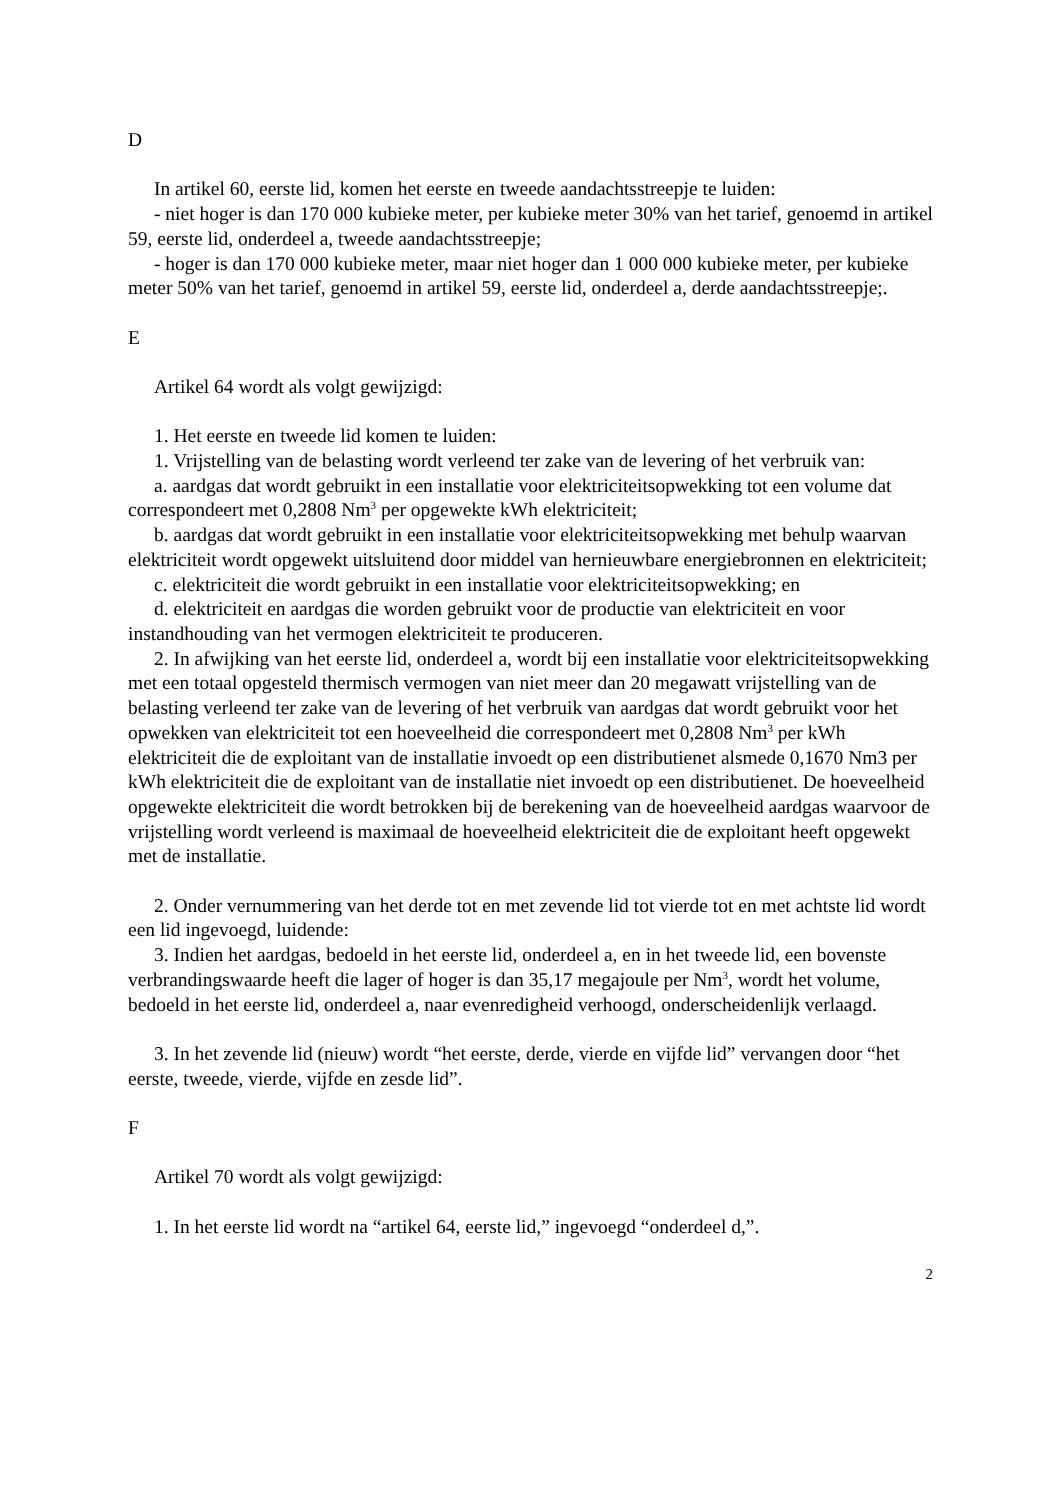D
In artikel 60, eerste lid, komen het eerste en tweede aandachtsstreepje te luiden:
- niet hoger is dan 170 000 kubieke meter, per kubieke meter 30% van het tarief, genoemd in artikel 59, eerste lid, onderdeel a, tweede aandachtsstreepje;
- hoger is dan 170 000 kubieke meter, maar niet hoger dan 1 000 000 kubieke meter, per kubieke meter 50% van het tarief, genoemd in artikel 59, eerste lid, onderdeel a, derde aandachtsstreepje;.
E
Artikel 64 wordt als volgt gewijzigd:
1. Het eerste en tweede lid komen te luiden:
1. Vrijstelling van de belasting wordt verleend ter zake van de levering of het verbruik van:
a. aardgas dat wordt gebruikt in een installatie voor elektriciteitsopwekking tot een volume dat correspondeert met 0,2808 Nm<sup>3</sup> per opgewekte kWh elektriciteit;
b. aardgas dat wordt gebruikt in een installatie voor elektriciteitsopwekking met behulp waarvan elektriciteit wordt opgewekt uitsluitend door middel van hernieuwbare energiebronnen en elektriciteit;
c. elektriciteit die wordt gebruikt in een installatie voor elektriciteitsopwekking; en
d. elektriciteit en aardgas die worden gebruikt voor de productie van elektriciteit en voor instandhouding van het vermogen elektriciteit te produceren.
2. In afwijking van het eerste lid, onderdeel a, wordt bij een installatie voor elektriciteitsopwekking met een totaal opgesteld thermisch vermogen van niet meer dan 20 megawatt vrijstelling van de belasting verleend ter zake van de levering of het verbruik van aardgas dat wordt gebruikt voor het opwekken van elektriciteit tot een hoeveelheid die correspondeert met 0,2808 Nm<sup>3</sup> per kWh elektriciteit die de exploitant van de installatie invoedt op een distributienet alsmede 0,1670 Nm3 per kWh elektriciteit die de exploitant van de installatie niet invoedt op een distributienet. De hoeveelheid opgewekte elektriciteit die wordt betrokken bij de berekening van de hoeveelheid aardgas waarvoor de vrijstelling wordt verleend is maximaal de hoeveelheid elektriciteit die de exploitant heeft opgewekt met de installatie.
2. Onder vernummering van het derde tot en met zevende lid tot vierde tot en met achtste lid wordt een lid ingevoegd, luidende:
3. Indien het aardgas, bedoeld in het eerste lid, onderdeel a, en in het tweede lid, een bovenste verbrandingswaarde heeft die lager of hoger is dan 35,17 megajoule per Nm<sup>3</sup>, wordt het volume, bedoeld in het eerste lid, onderdeel a, naar evenredigheid verhoogd, onderscheidenlijk verlaagd.
3. In het zevende lid (nieuw) wordt “het eerste, derde, vierde en vijfde lid” vervangen door “het eerste, tweede, vierde, vijfde en zesde lid”.
F
Artikel 70 wordt als volgt gewijzigd:
1. In het eerste lid wordt na “artikel 64, eerste lid,” ingevoegd “onderdeel d,”.
2